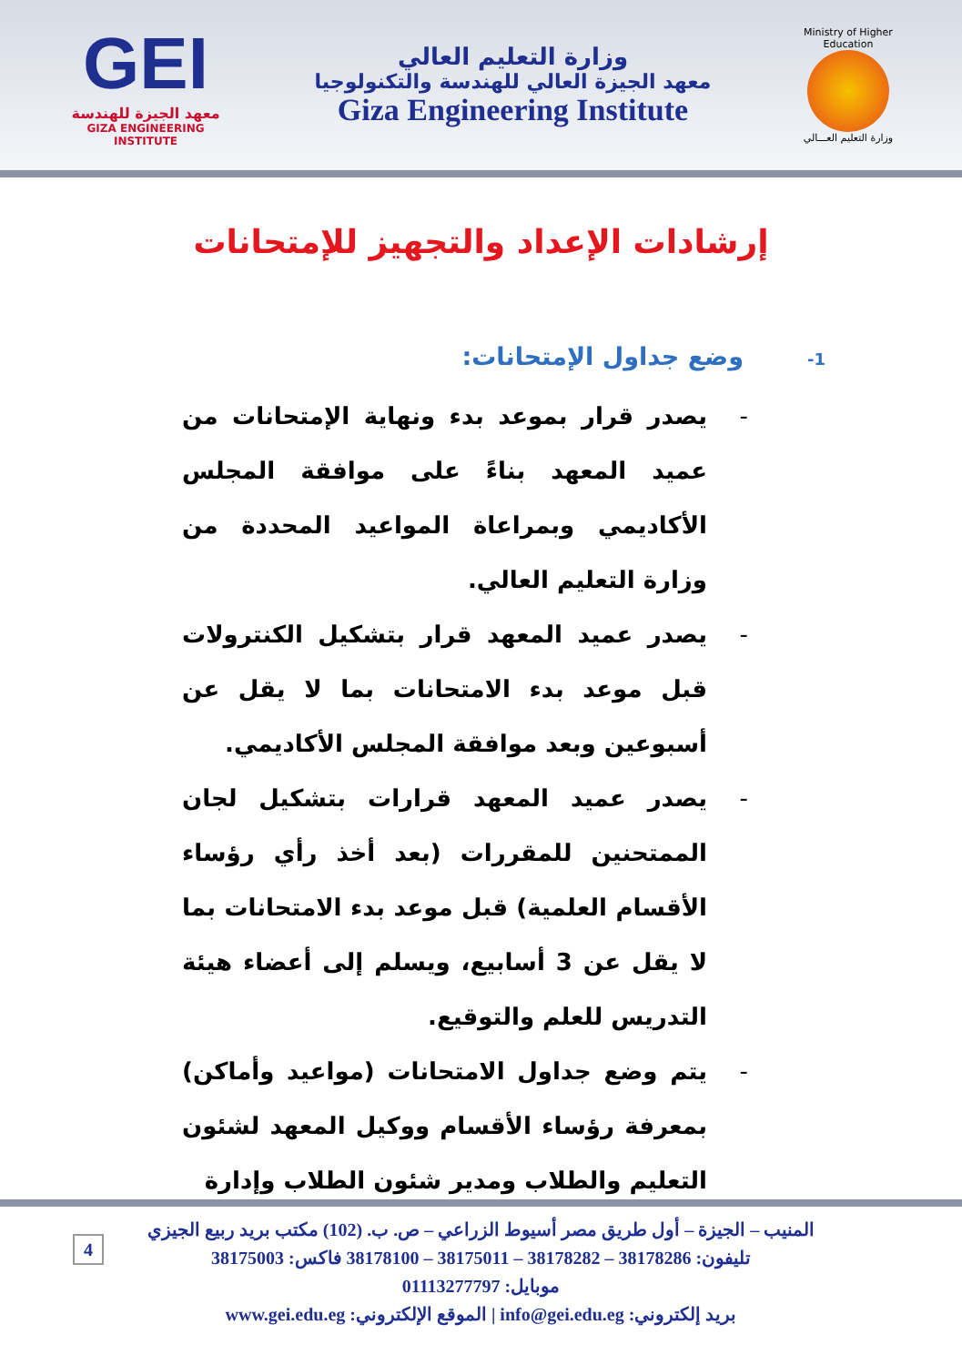GEI
معهد الجيزة للهندسة
GIZA ENGINEERING INSTITUTE
وزارة التعليم العالي
معهد الجيزة العالي للهندسة والتكنولوجيا
Giza Engineering Institute
Ministry of Higher Education
وزارة التعليم العـــالي
إرشادات الإعداد والتجهيز للإمتحانات
1-وضع جداول الإمتحانات:
- يصدر قرار بموعد بدء ونهاية الإمتحانات من عميد المعهد بناءً على موافقة المجلس الأكاديمي وبمراعاة المواعيد المحددة من وزارة التعليم العالي.
- يصدر عميد المعهد قرار بتشكيل الكنترولات قبل موعد بدء الامتحانات بما لا يقل عن أسبوعين وبعد موافقة المجلس الأكاديمي.
- يصدر عميد المعهد قرارات بتشكيل لجان الممتحنين للمقررات (بعد أخذ رأي رؤساء الأقسام العلمية) قبل موعد بدء الامتحانات بما لا يقل عن 3 أسابيع، ويسلم إلى أعضاء هيئة التدريس للعلم والتوقيع.
- يتم وضع جداول الامتحانات (مواعيد وأماكن) بمعرفة رؤساء الأقسام ووكيل المعهد لشئون التعليم والطلاب ومدير شئون الطلاب وإدارة
4
المنيب – الجيزة – أول طريق مصر أسيوط الزراعي – ص. ب. (102) مكتب بريد ربيع الجيزي
تليفون: 38178286 – 38178282 – 38175011 – 38178100 فاكس: 38175003
موبايل: 01113277797
بريد إلكتروني: info@gei.edu.eg | الموقع الإلكتروني: www.gei.edu.eg